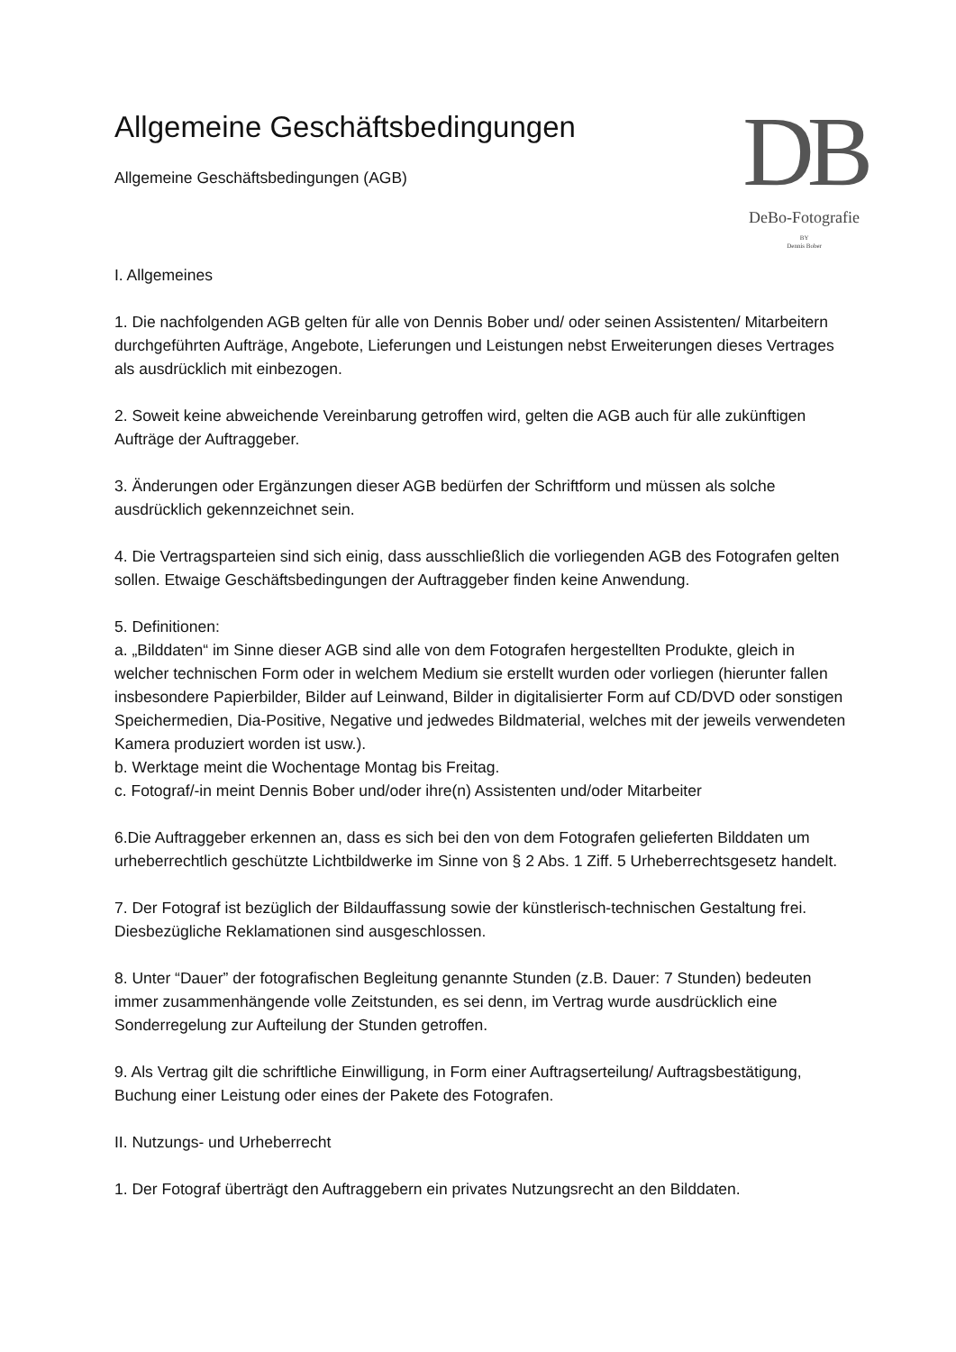Allgemeine Geschäftsbedingungen
Allgemeine Geschäftsbedingungen (AGB)
DB
DeBo-Fotografie
BY
Dennis Bober
I. Allgemeines
1. Die nachfolgenden AGB gelten für alle von Dennis Bober und/ oder seinen Assistenten/ Mitarbeitern durchgeführten Aufträge, Angebote, Lieferungen und Leistungen nebst Erweiterungen dieses Vertrages als ausdrücklich mit einbezogen.
2. Soweit keine abweichende Vereinbarung getroffen wird, gelten die AGB auch für alle zukünftigen Aufträge der Auftraggeber.
3. Änderungen oder Ergänzungen dieser AGB bedürfen der Schriftform und müssen als solche ausdrücklich gekennzeichnet sein.
4. Die Vertragsparteien sind sich einig, dass ausschließlich die vorliegenden AGB des Fotografen gelten sollen. Etwaige Geschäftsbedingungen der Auftraggeber finden keine Anwendung.
5. Definitionen:
a. „Bilddaten“ im Sinne dieser AGB sind alle von dem Fotografen hergestellten Produkte, gleich in welcher technischen Form oder in welchem Medium sie erstellt wurden oder vorliegen (hierunter fallen insbesondere Papierbilder, Bilder auf Leinwand, Bilder in digitalisierter Form auf CD/DVD oder sonstigen Speichermedien, Dia-Positive, Negative und jedwedes Bildmaterial, welches mit der jeweils verwendeten Kamera produziert worden ist usw.).
b. Werktage meint die Wochentage Montag bis Freitag.
c. Fotograf/-in meint Dennis Bober und/oder ihre(n) Assistenten und/oder Mitarbeiter
6.Die Auftraggeber erkennen an, dass es sich bei den von dem Fotografen gelieferten Bilddaten um urheberrechtlich geschützte Lichtbildwerke im Sinne von § 2 Abs. 1 Ziff. 5 Urheberrechtsgesetz handelt.
7. Der Fotograf ist bezüglich der Bildauffassung sowie der künstlerisch-technischen Gestaltung frei. Diesbezügliche Reklamationen sind ausgeschlossen.
8. Unter “Dauer” der fotografischen Begleitung genannte Stunden (z.B. Dauer: 7 Stunden) bedeuten immer zusammenhängende volle Zeitstunden, es sei denn, im Vertrag wurde ausdrücklich eine Sonderregelung zur Aufteilung der Stunden getroffen.
9. Als Vertrag gilt die schriftliche Einwilligung, in Form einer Auftragserteilung/ Auftragsbestätigung, Buchung einer Leistung oder eines der Pakete des Fotografen.
II. Nutzungs- und Urheberrecht
1. Der Fotograf überträgt den Auftraggebern ein privates Nutzungsrecht an den Bilddaten.